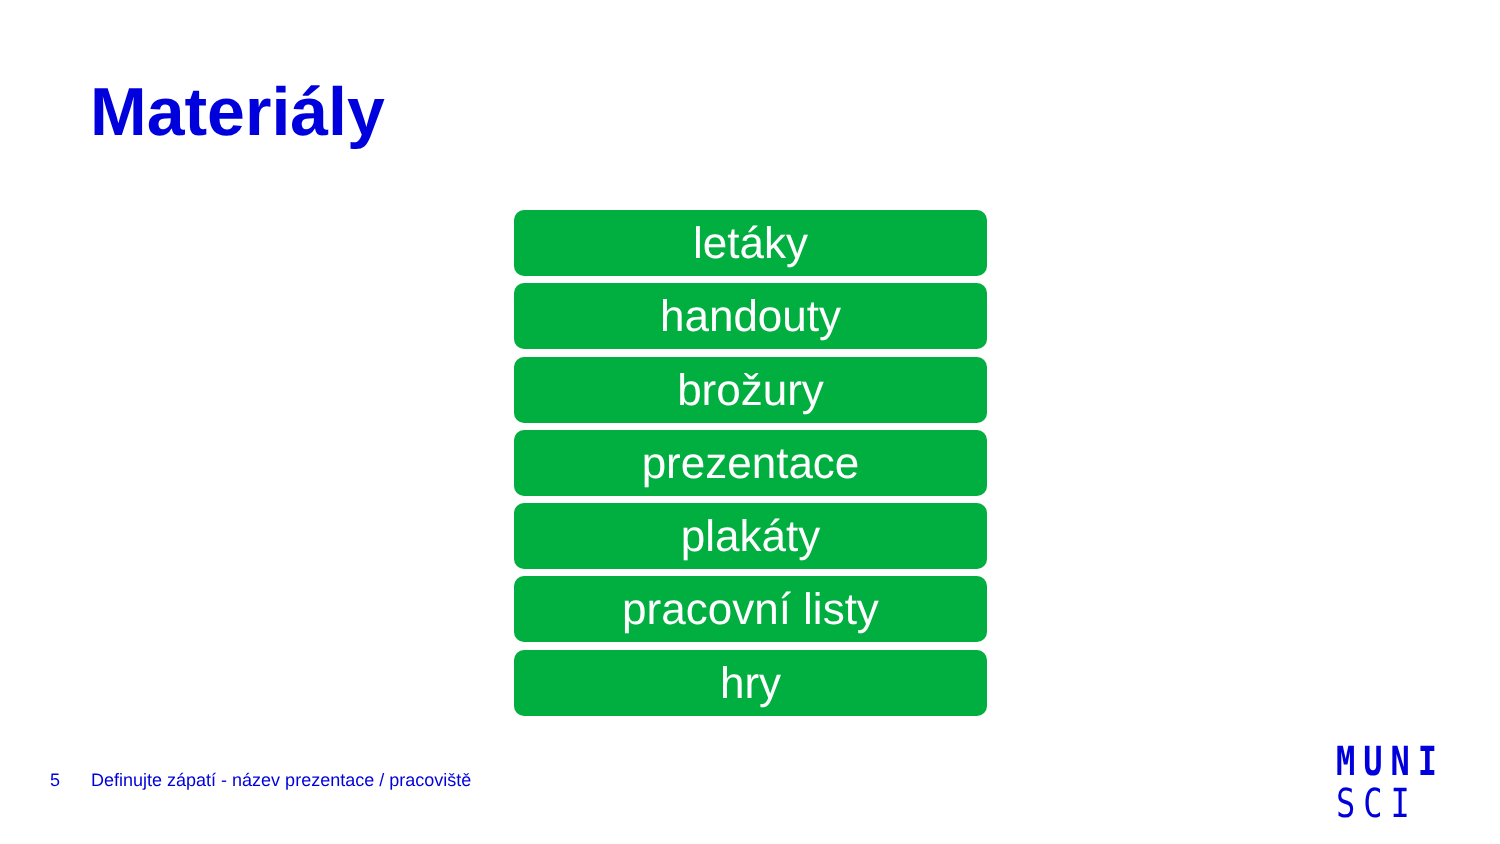Materiály
letáky
handouty
brožury
prezentace
plakáty
pracovní listy
hry
5 Definujte zápatí - název prezentace / pracoviště
MUNI
SCI